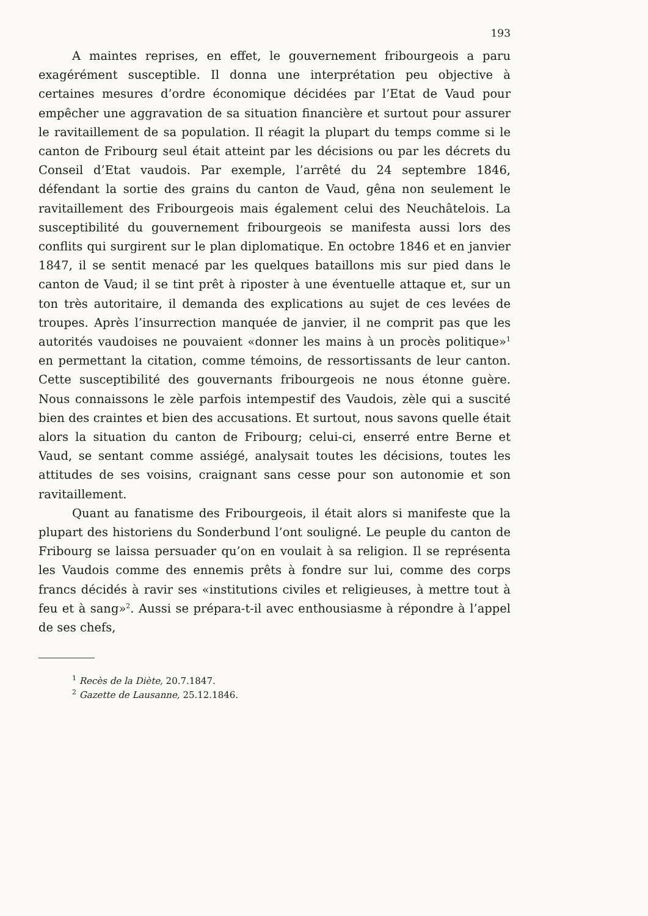193
A maintes reprises, en effet, le gouvernement fribourgeois a paru exagérément susceptible. Il donna une interprétation peu objective à certaines mesures d’ordre économique décidées par l’Etat de Vaud pour empêcher une aggravation de sa situation financière et surtout pour assurer le ravitaillement de sa population. Il réagit la plupart du temps comme si le canton de Fribourg seul était atteint par les décisions ou par les décrets du Conseil d’Etat vaudois. Par exemple, l’arrêté du 24 septembre 1846, défendant la sortie des grains du canton de Vaud, gêna non seulement le ravitaillement des Fribourgeois mais également celui des Neuchâtelois. La susceptibilité du gouvernement fribourgeois se manifesta aussi lors des conflits qui surgirent sur le plan diplomatique. En octobre 1846 et en janvier 1847, il se sentit menacé par les quelques bataillons mis sur pied dans le canton de Vaud; il se tint prêt à riposter à une éventuelle attaque et, sur un ton très autoritaire, il demanda des explications au sujet de ces levées de troupes. Après l’insurrection manquée de janvier, il ne comprit pas que les autorités vaudoises ne pouvaient «donner les mains à un procès politique»<sup>1</sup> en permettant la citation, comme témoins, de ressortissants de leur canton. Cette susceptibilité des gouvernants fribourgeois ne nous étonne guère. Nous connaissons le zèle parfois intempestif des Vaudois, zèle qui a suscité bien des craintes et bien des accusations. Et surtout, nous savons quelle était alors la situation du canton de Fribourg; celui-ci, enserré entre Berne et Vaud, se sentant comme assiégé, analysait toutes les décisions, toutes les attitudes de ses voisins, craignant sans cesse pour son autonomie et son ravitaillement.
Quant au fanatisme des Fribourgeois, il était alors si manifeste que la plupart des historiens du Sonderbund l’ont souligné. Le peuple du canton de Fribourg se laissa persuader qu’on en voulait à sa religion. Il se représenta les Vaudois comme des ennemis prêts à fondre sur lui, comme des corps francs décidés à ravir ses «institutions civiles et religieuses, à mettre tout à feu et à sang»<sup>2</sup>. Aussi se prépara-t-il avec enthousiasme à répondre à l’appel de ses chefs,
<sup>1</sup> Recès de la Diète, 20.7.1847.
<sup>2</sup> Gazette de Lausanne, 25.12.1846.